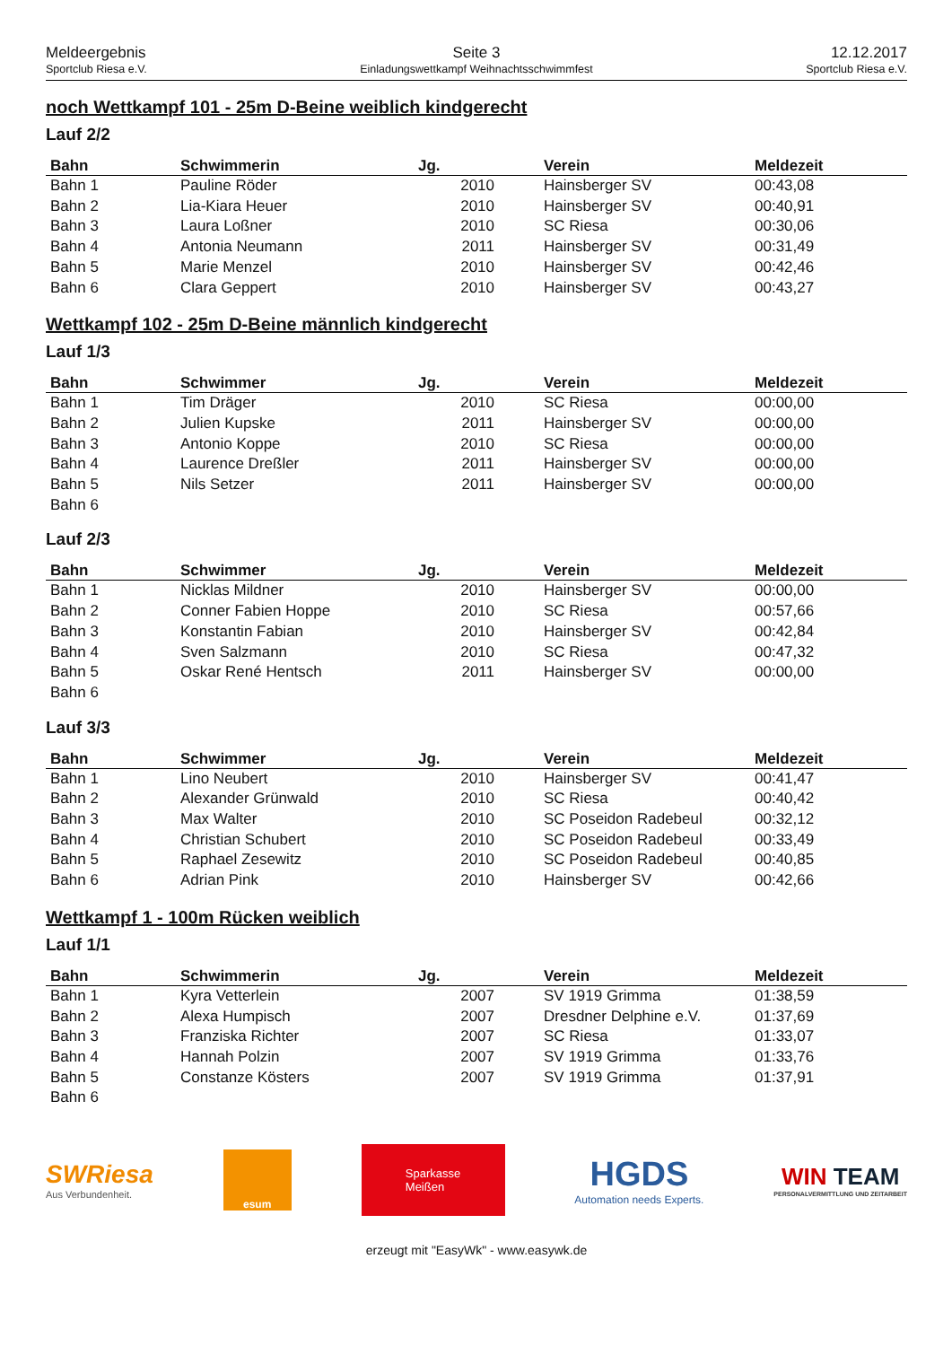Meldeergebnis
Sportclub Riesa e.V.
Seite 3
Einladungswettkampf Weihnachtsschwimmfest
12.12.2017
Sportclub Riesa e.V.
noch Wettkampf 101 - 25m D-Beine weiblich kindgerecht
Lauf 2/2
| Bahn | Schwimmerin | Jg. | Verein | Meldezeit |
| --- | --- | --- | --- | --- |
| Bahn 1 | Pauline Röder | 2010 | Hainsberger SV | 00:43,08 |
| Bahn 2 | Lia-Kiara Heuer | 2010 | Hainsberger SV | 00:40,91 |
| Bahn 3 | Laura Loßner | 2010 | SC Riesa | 00:30,06 |
| Bahn 4 | Antonia Neumann | 2011 | Hainsberger SV | 00:31,49 |
| Bahn 5 | Marie Menzel | 2010 | Hainsberger SV | 00:42,46 |
| Bahn 6 | Clara Geppert | 2010 | Hainsberger SV | 00:43,27 |
Wettkampf 102 - 25m D-Beine männlich kindgerecht
Lauf 1/3
| Bahn | Schwimmer | Jg. | Verein | Meldezeit |
| --- | --- | --- | --- | --- |
| Bahn 1 | Tim Dräger | 2010 | SC Riesa | 00:00,00 |
| Bahn 2 | Julien Kupske | 2011 | Hainsberger SV | 00:00,00 |
| Bahn 3 | Antonio Koppe | 2010 | SC Riesa | 00:00,00 |
| Bahn 4 | Laurence Dreßler | 2011 | Hainsberger SV | 00:00,00 |
| Bahn 5 | Nils Setzer | 2011 | Hainsberger SV | 00:00,00 |
| Bahn 6 | | | | |
Lauf 2/3
| Bahn | Schwimmer | Jg. | Verein | Meldezeit |
| --- | --- | --- | --- | --- |
| Bahn 1 | Nicklas Mildner | 2010 | Hainsberger SV | 00:00,00 |
| Bahn 2 | Conner Fabien Hoppe | 2010 | SC Riesa | 00:57,66 |
| Bahn 3 | Konstantin Fabian | 2010 | Hainsberger SV | 00:42,84 |
| Bahn 4 | Sven Salzmann | 2010 | SC Riesa | 00:47,32 |
| Bahn 5 | Oskar René Hentsch | 2011 | Hainsberger SV | 00:00,00 |
| Bahn 6 | | | | |
Lauf 3/3
| Bahn | Schwimmer | Jg. | Verein | Meldezeit |
| --- | --- | --- | --- | --- |
| Bahn 1 | Lino Neubert | 2010 | Hainsberger SV | 00:41,47 |
| Bahn 2 | Alexander Grünwald | 2010 | SC Riesa | 00:40,42 |
| Bahn 3 | Max Walter | 2010 | SC Poseidon Radebeul | 00:32,12 |
| Bahn 4 | Christian Schubert | 2010 | SC Poseidon Radebeul | 00:33,49 |
| Bahn 5 | Raphael Zesewitz | 2010 | SC Poseidon Radebeul | 00:40,85 |
| Bahn 6 | Adrian Pink | 2010 | Hainsberger SV | 00:42,66 |
Wettkampf 1 - 100m Rücken weiblich
Lauf 1/1
| Bahn | Schwimmerin | Jg. | Verein | Meldezeit |
| --- | --- | --- | --- | --- |
| Bahn 1 | Kyra Vetterlein | 2007 | SV 1919 Grimma | 01:38,59 |
| Bahn 2 | Alexa Humpisch | 2007 | Dresdner Delphine e.V. | 01:37,69 |
| Bahn 3 | Franziska Richter | 2007 | SC Riesa | 01:33,07 |
| Bahn 4 | Hannah Polzin | 2007 | SV 1919 Grimma | 01:33,76 |
| Bahn 5 | Constanze Kösters | 2007 | SV 1919 Grimma | 01:37,91 |
| Bahn 6 | | | | |
SWRiesa
Aus Verbundenheit.
esum
Sparkasse
Meißen
HGDS
Automation needs Experts.
WIN TEAM
PERSONALVERMITTLUNG UND ZEITARBEIT
erzeugt mit "EasyWk" - www.easywk.de